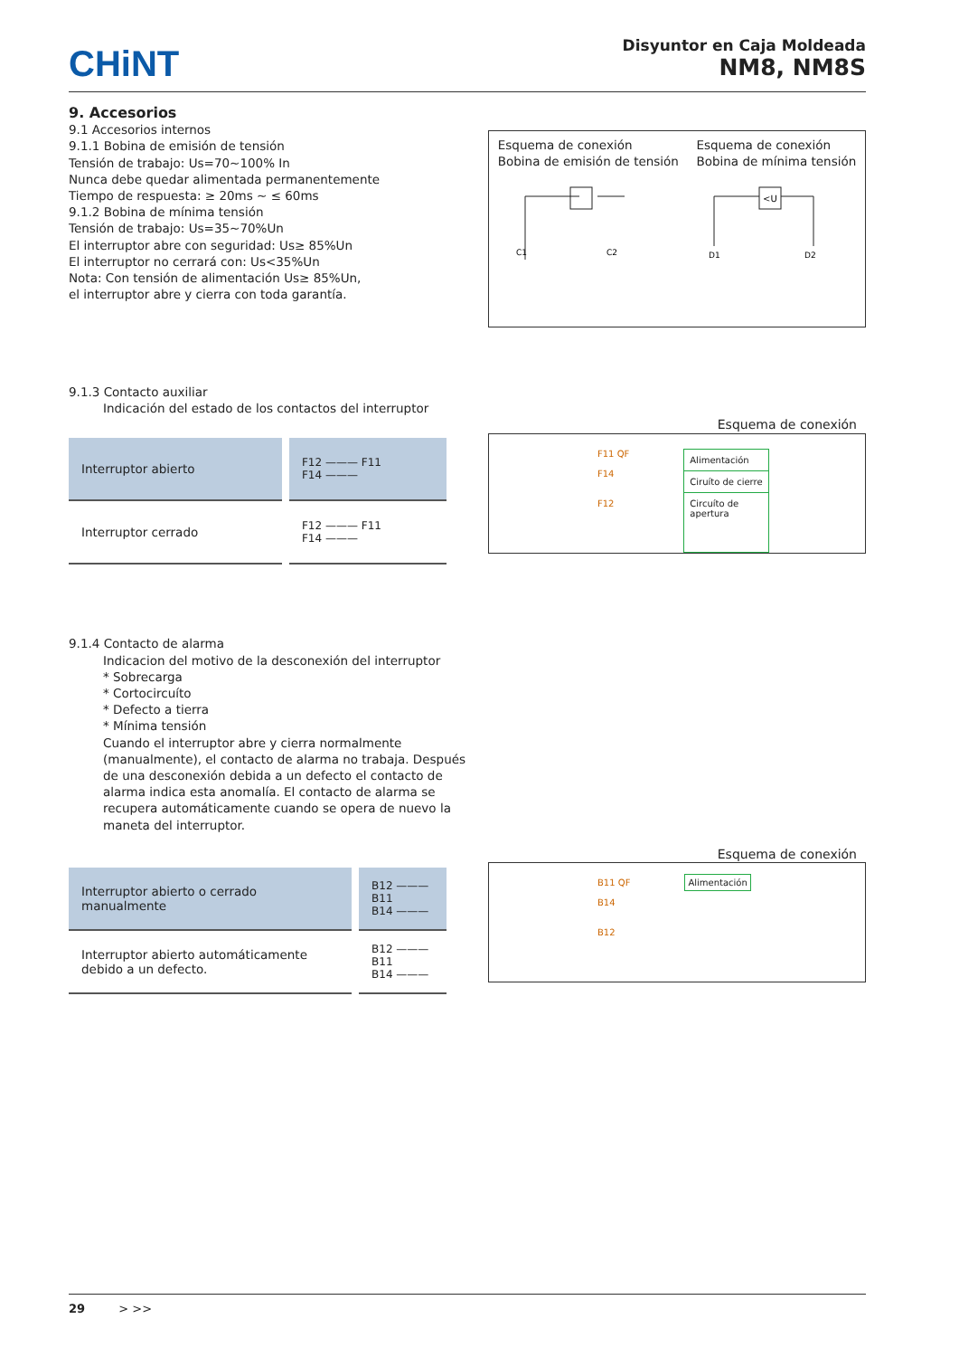CHiNT
Disyuntor en Caja Moldeada
NM8, NM8S
9. Accesorios
9.1 Accesorios internos
9.1.1 Bobina de emisión de tensión
Tensión de trabajo: Us=70~100% In
Nunca debe quedar alimentada permanentemente
Tiempo de respuesta: ≥ 20ms ~ ≤ 60ms
9.1.2 Bobina de mínima tensión
Tensión de trabajo: Us=35~70%Un
El interruptor abre con seguridad: Us≥ 85%Un
El interruptor no cerrará con: Us<35%Un
Nota: Con tensión de alimentación Us≥ 85%Un,
el interruptor abre y cierra con toda garantía.
Esquema de conexión
Bobina de emisión de tensión
C1
C2
Esquema de conexión
Bobina de mínima tensión
<U
D1
D2
9.1.3 Contacto auxiliar
Indicación del estado de los contactos del interruptor
| Interruptor abierto | F12 ——— F11 F14 ——— |
| Interruptor cerrado | F12 ——— F11 F14 ——— |
Esquema de conexión
F11 QF
F14
F12
Alimentación
Ciruíto de cierre
Circuíto de
apertura
9.1.4 Contacto de alarma
Indicacion del motivo de la desconexión del interruptor
* Sobrecarga
* Cortocircuíto
* Defecto a tierra
* Mínima tensión
Cuando el interruptor abre y cierra normalmente
(manualmente), el contacto de alarma no trabaja. Después
de una desconexión debida a un defecto el contacto de
alarma indica esta anomalía. El contacto de alarma se
recupera automáticamente cuando se opera de nuevo la
maneta del interruptor.
| Interruptor abierto o cerrado manualmente | B12 ——— B11 B14 ——— |
| Interruptor abierto automáticamente debido a un defecto. | B12 ——— B11 B14 ——— |
Esquema de conexión
B11 QF
B14
B12
Alimentación
29 > >>